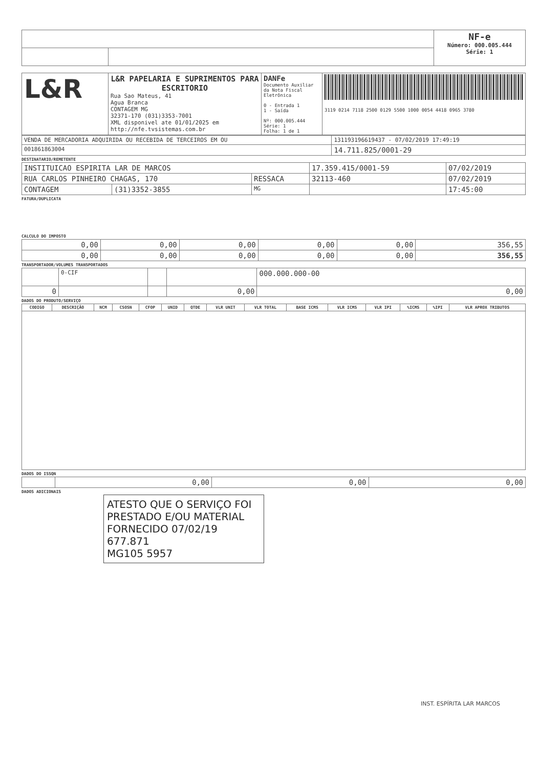| | | NF-e Número: 000.005.444 Série: 1 |
| L&R | L&R PAPELARIA E SUPRIMENTOS PARA ESCRITORIO Rua Sao Mateus, 41 Agua Branca CONTAGEM MG 32371-170 (031)3353-7001 XML disponivel ate 01/01/2025 em http://nfe.tvsistemas.com.br | DANFe Documento Auxiliar da Nota Fiscal Eletrônica 0 - Entrada 1 1 - Saída Nº: 000.005.444 Série: 1 Folha: 1 de 1 | 3119 0214 7118 2500 0129 5500 1000 0054 4418 0965 3780 |
| VENDA DE MERCADORIA ADQUIRIDA OU RECEBIDA DE TERCEIROS EM OU | 131193196619437 - 07/02/2019 17:49:19 |
| 001861863004 | 14.711.825/0001-29 |
DESTINATARIO/REMETENTE
| INSTITUICAO ESPIRITA LAR DE MARCOS | | | 17.359.415/0001-59 | | 07/02/2019 |
| RUA CARLOS PINHEIRO CHAGAS, 170 | | RESSACA | | 32113-460 | 07/02/2019 |
| CONTAGEM | (31)3352-3855 | MG | | | 17:45:00 |
FATURA/DUPLICATA
CALCULO DO IMPOSTO
| 0,00 | 0,00 | 0,00 | 0,00 | 0,00 | 356,55 |
| 0,00 | 0,00 | 0,00 | 0,00 | 0,00 | 356,55 |
TRANSPORTADOR/VOLUMES TRANSPORTADOS
| | 0-CIF | | | 000.000.000-00 |
| 0 | | | 0,00 | 0,00 |
DADOS DO PRODUTO/SERVIÇO
| CODIGO | DESCRIÇÃO | NCM | CSOSN | CFOP | UNID | QTDE | VLR UNIT | VLR TOTAL | BASE ICMS | VLR ICMS | VLR IPI | %ICMS | %IPI | VLR APROX TRIBUTOS |
| --- | --- | --- | --- | --- | --- | --- | --- | --- | --- | --- | --- | --- | --- | --- |
DADOS DO ISSQN
| | 0,00 | 0,00 | 0,00 |
DADOS ADICIONAIS
ATESTO QUE O SERVIÇO FOI PRESTADO E/OU MATERIAL FORNECIDO 07/02/19
677.871
MG105 5957
INST. ESPÍRITA LAR MARCOS